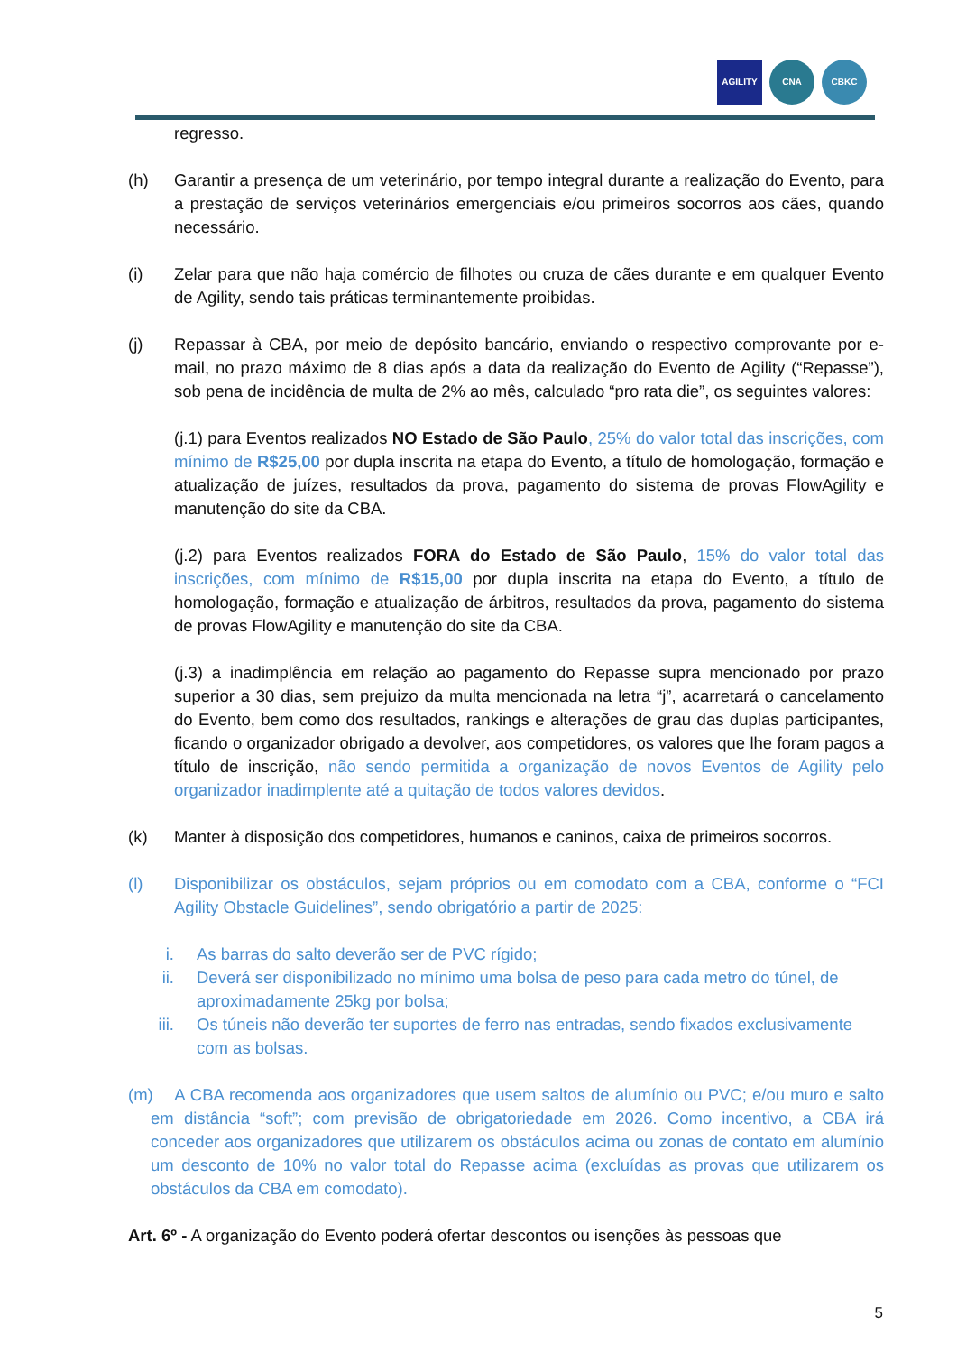AGILITY CNA CBKC
regresso.
(h) Garantir a presença de um veterinário, por tempo integral durante a realização do Evento, para a prestação de serviços veterinários emergenciais e/ou primeiros socorros aos cães, quando necessário.
(i) Zelar para que não haja comércio de filhotes ou cruza de cães durante e em qualquer Evento de Agility, sendo tais práticas terminantemente proibidas.
(j) Repassar à CBA, por meio de depósito bancário, enviando o respectivo comprovante por e-mail, no prazo máximo de 8 dias após a data da realização do Evento de Agility (“Repasse”), sob pena de incidência de multa de 2% ao mês, calculado “pro rata die”, os seguintes valores:
(j.1) para Eventos realizados NO Estado de São Paulo, 25% do valor total das inscrições, com mínimo de R$25,00 por dupla inscrita na etapa do Evento, a título de homologação, formação e atualização de juízes, resultados da prova, pagamento do sistema de provas FlowAgility e manutenção do site da CBA.
(j.2) para Eventos realizados FORA do Estado de São Paulo, 15% do valor total das inscrições, com mínimo de R$15,00 por dupla inscrita na etapa do Evento, a título de homologação, formação e atualização de árbitros, resultados da prova, pagamento do sistema de provas FlowAgility e manutenção do site da CBA.
(j.3) a inadimplência em relação ao pagamento do Repasse supra mencionado por prazo superior a 30 dias, sem prejuizo da multa mencionada na letra “j”, acarretará o cancelamento do Evento, bem como dos resultados, rankings e alterações de grau das duplas participantes, ficando o organizador obrigado a devolver, aos competidores, os valores que lhe foram pagos a título de inscrição, não sendo permitida a organização de novos Eventos de Agility pelo organizador inadimplente até a quitação de todos valores devidos.
(k) Manter à disposição dos competidores, humanos e caninos, caixa de primeiros socorros.
(l) Disponibilizar os obstáculos, sejam próprios ou em comodato com a CBA, conforme o “FCI Agility Obstacle Guidelines”, sendo obrigatório a partir de 2025:
i. As barras do salto deverão ser de PVC rígido;
ii. Deverá ser disponibilizado no mínimo uma bolsa de peso para cada metro do túnel, de aproximadamente 25kg por bolsa;
iii. Os túneis não deverão ter suportes de ferro nas entradas, sendo fixados exclusivamente com as bolsas.
(m) A CBA recomenda aos organizadores que usem saltos de alumínio ou PVC; e/ou muro e salto em distância “soft”; com previsão de obrigatoriedade em 2026. Como incentivo, a CBA irá conceder aos organizadores que utilizarem os obstáculos acima ou zonas de contato em alumínio um desconto de 10% no valor total do Repasse acima (excluídas as provas que utilizarem os obstáculos da CBA em comodato).
Art. 6º - A organização do Evento poderá ofertar descontos ou isenções às pessoas que
5